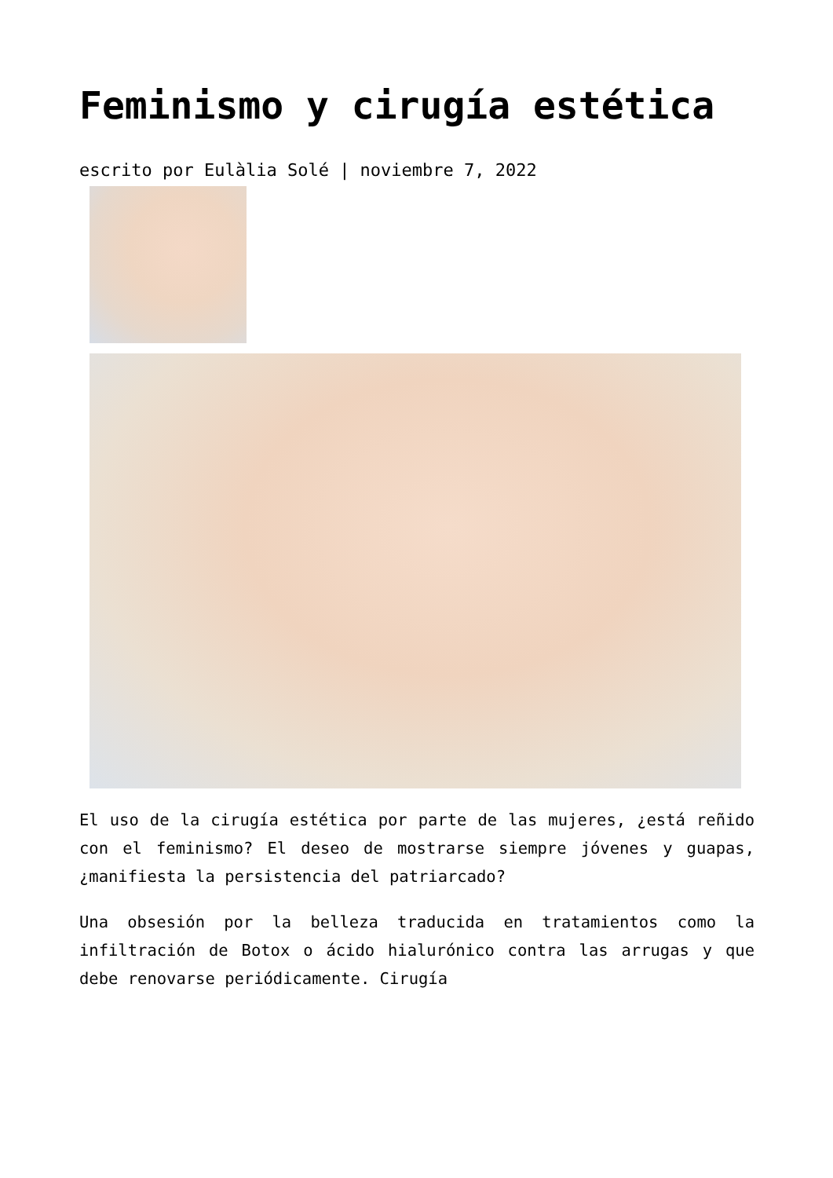Feminismo y cirugía estética
escrito por Eulàlia Solé | noviembre 7, 2022
El uso de la cirugía estética por parte de las mujeres, ¿está reñido con el feminismo? El deseo de mostrarse siempre jóvenes y guapas, ¿manifiesta la persistencia del patriarcado?
Una obsesión por la belleza traducida en tratamientos como la infiltración de Botox o ácido hialurónico contra las arrugas y que debe renovarse periódicamente. Cirugía